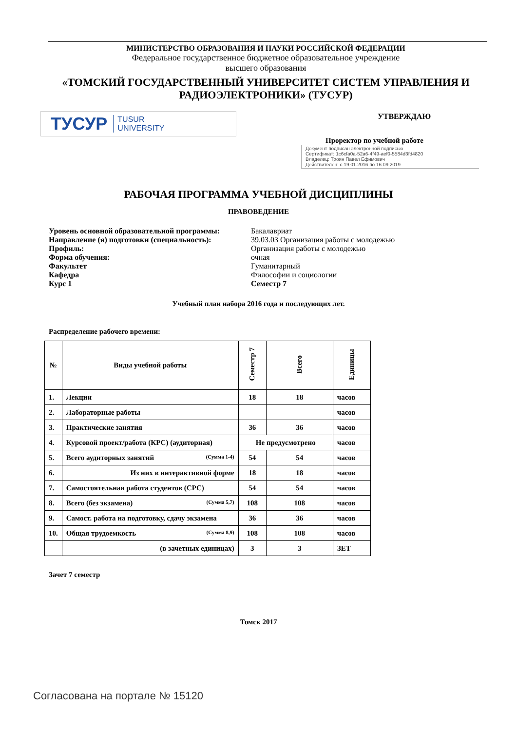МИНИСТЕРСТВО ОБРАЗОВАНИЯ И НАУКИ РОССИЙСКОЙ ФЕДЕРАЦИИ
Федеральное государственное бюджетное образовательное учреждение
высшего образования
«ТОМСКИЙ ГОСУДАРСТВЕННЫЙ УНИВЕРСИТЕТ СИСТЕМ УПРАВЛЕНИЯ И РАДИОЭЛЕКТРОНИКИ» (ТУСУР)
ТУСУР TUSUR
UNIVERSITY
УТВЕРЖДАЮ
Проректор по учебной работе
Документ подписан электронной подписью
Сертификат: 1c6cfa0a-52a6-4f49-aef0-5584d3fd4820
Владелец: Троян Павел Ефимович
Действителен: с 19.01.2016 по 16.09.2019
РАБОЧАЯ ПРОГРАММА УЧЕБНОЙ ДИСЦИПЛИНЫ
ПРАВОВЕДЕНИЕ
| Уровень основной образовательной программы: | Бакалавриат |
| Направление (я) подготовки (специальность): | 39.03.03 Организация работы с молодежью |
| Профиль: | Организация работы с молодежью |
| Форма обучения: | очная |
| Факультет | Гуманитарный |
| Кафедра | Философии и социологии |
| Курс 1 | Семестр 7 |
Учебный план набора 2016 года и последующих лет.
Распределение рабочего времени:
| № | Виды учебной работы | Семестр 7 | Всего | Единицы |
| --- | --- | --- | --- | --- |
| 1. | Лекции | 18 | 18 | часов |
| 2. | Лабораторные работы | | | часов |
| 3. | Практические занятия | 36 | 36 | часов |
| 4. | Курсовой проект/работа (КРС) (аудиторная) | Не предусмотрено | | часов |
| 5. | Всего аудиторных занятий (Сумма 1-4) | 54 | 54 | часов |
| 6. | Из них в интерактивной форме | 18 | 18 | часов |
| 7. | Самостоятельная работа студентов (СРС) | 54 | 54 | часов |
| 8. | Всего (без экзамена) (Сумма 5,7) | 108 | 108 | часов |
| 9. | Самост. работа на подготовку, сдачу экзамена | 36 | 36 | часов |
| 10. | Общая трудоемкость (Сумма 8,9) | 108 | 108 | часов |
| | (в зачетных единицах) | 3 | 3 | ЗЕТ |
Зачет 7 семестр
Томск 2017
Согласована на портале № 15120